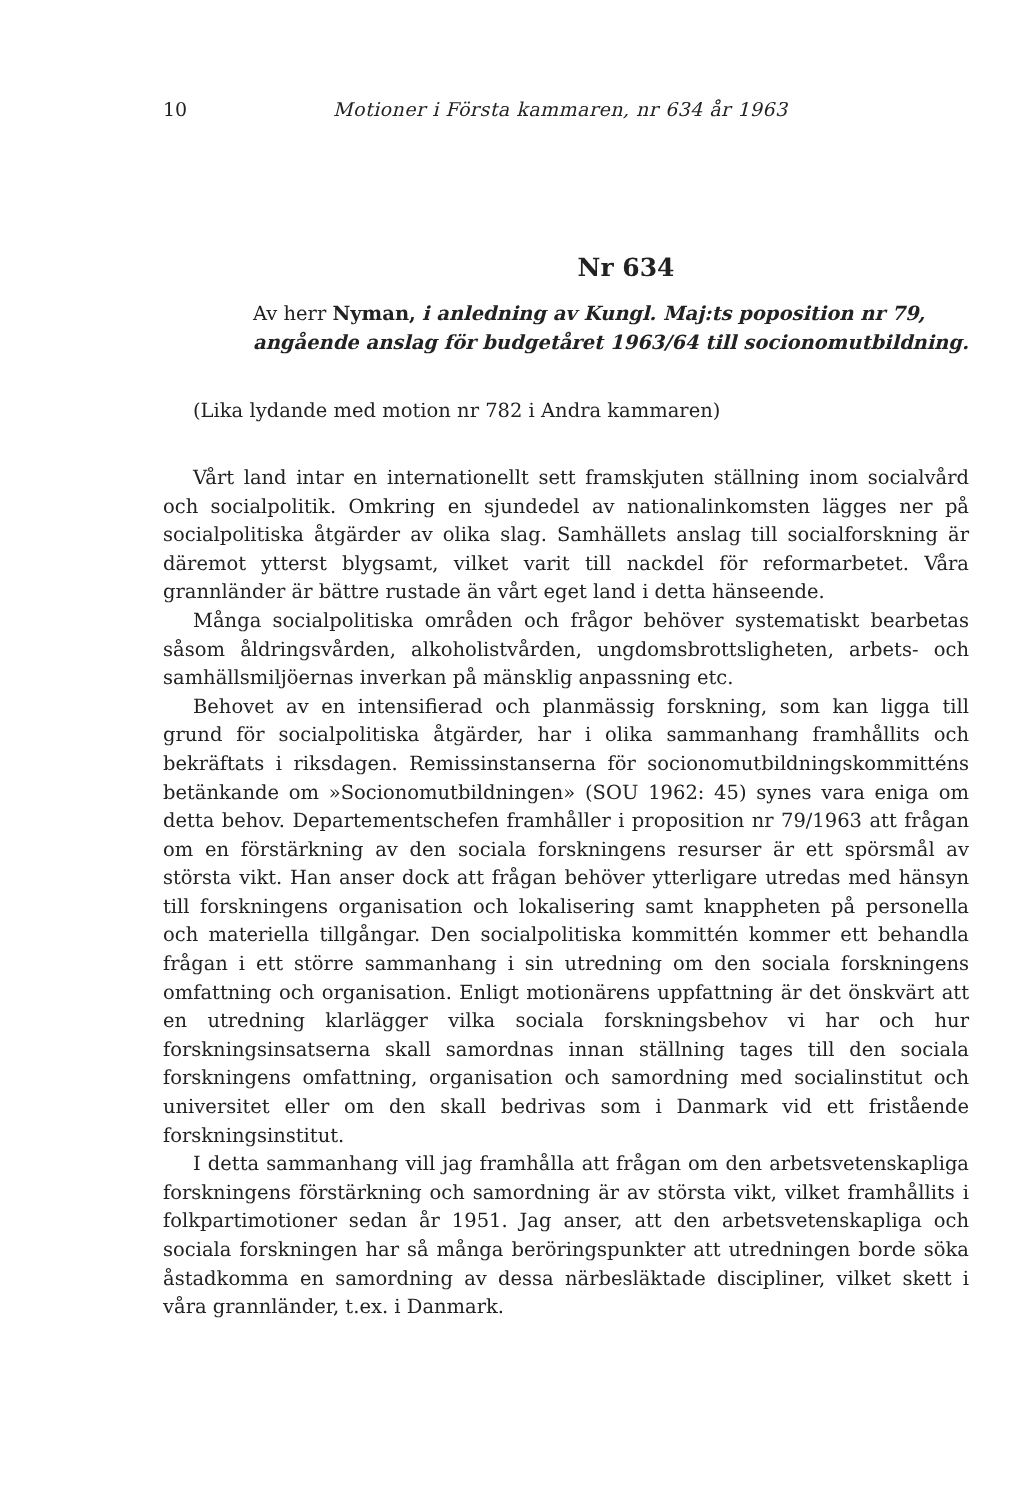10 Motioner i Första kammaren, nr 634 år 1963
Nr 634
Av herr Nyman, i anledning av Kungl. Maj:ts poposition nr 79, angående anslag för budgetåret 1963/64 till socionomutbildning.
(Lika lydande med motion nr 782 i Andra kammaren)
Vårt land intar en internationellt sett framskjuten ställning inom socialvård och socialpolitik. Omkring en sjundedel av nationalinkomsten lägges ner på socialpolitiska åtgärder av olika slag. Samhällets anslag till socialforskning är däremot ytterst blygsamt, vilket varit till nackdel för reformarbetet. Våra grannländer är bättre rustade än vårt eget land i detta hänseende.
Många socialpolitiska områden och frågor behöver systematiskt bearbetas såsom åldringsvården, alkoholistvården, ungdomsbrottsligheten, arbets- och samhällsmiljöernas inverkan på mänsklig anpassning etc.
Behovet av en intensifierad och planmässig forskning, som kan ligga till grund för socialpolitiska åtgärder, har i olika sammanhang framhållits och bekräftats i riksdagen. Remissinstanserna för socionomutbildningskommitténs betänkande om »Socionomutbildningen» (SOU 1962: 45) synes vara eniga om detta behov. Departementschefen framhåller i proposition nr 79/1963 att frågan om en förstärkning av den sociala forskningens resurser är ett spörsmål av största vikt. Han anser dock att frågan behöver ytterligare utredas med hänsyn till forskningens organisation och lokalisering samt knappheten på personella och materiella tillgångar. Den socialpolitiska kommittén kommer ett behandla frågan i ett större sammanhang i sin utredning om den sociala forskningens omfattning och organisation. Enligt motionärens uppfattning är det önskvärt att en utredning klarlägger vilka sociala forskningsbehov vi har och hur forskningsinsatserna skall samordnas innan ställning tages till den sociala forskningens omfattning, organisation och samordning med socialinstitut och universitet eller om den skall bedrivas som i Danmark vid ett fristående forskningsinstitut.
I detta sammanhang vill jag framhålla att frågan om den arbetsvetenskapliga forskningens förstärkning och samordning är av största vikt, vilket framhållits i folkpartimotioner sedan år 1951. Jag anser, att den arbetsvetenskapliga och sociala forskningen har så många beröringspunkter att utredningen borde söka åstadkomma en samordning av dessa närbesläktade discipliner, vilket skett i våra grannländer, t.ex. i Danmark.